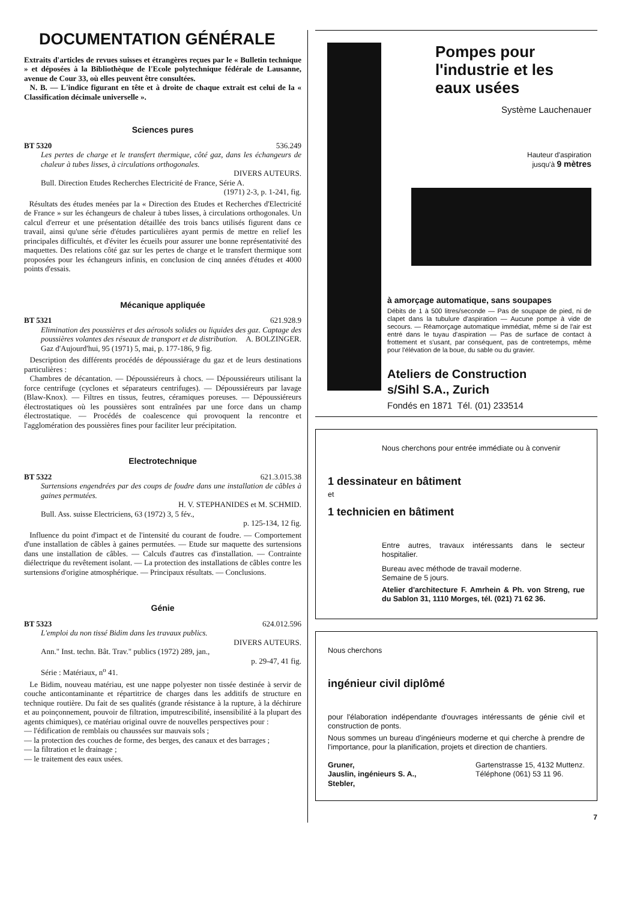DOCUMENTATION GÉNÉRALE
Extraits d'articles de revues suisses et étrangères reçues par le « Bulletin technique » et déposées à la Bibliothèque de l'Ecole polytechnique fédérale de Lausanne, avenue de Cour 33, où elles peuvent être consultées.
N. B. — L'indice figurant en tête et à droite de chaque extrait est celui de la « Classification décimale universelle ».
Sciences pures
BT 5320 536.249
Les pertes de charge et le transfert thermique, côté gaz, dans les échangeurs de chaleur à tubes lisses, à circulations orthogonales.
DIVERS AUTEURS.
Bull. Direction Etudes Recherches Electricité de France, Série A.
(1971) 2-3, p. 1-241, fig.
Résultats des études menées par la « Direction des Etudes et Recherches d'Electricité de France » sur les échangeurs de chaleur à tubes lisses, à circulations orthogonales. Un calcul d'erreur et une présentation détaillée des trois bancs utilisés figurent dans ce travail, ainsi qu'une série d'études particulières ayant permis de mettre en relief les principales difficultés, et d'éviter les écueils pour assurer une bonne représentativité des maquettes. Des relations côté gaz sur les pertes de charge et le transfert thermique sont proposées pour les échangeurs infinis, en conclusion de cinq années d'études et 4000 points d'essais.
Mécanique appliquée
BT 5321 621.928.9
Elimination des poussières et des aérosols solides ou liquides des gaz. Captage des poussières volantes des réseaux de transport et de distribution. A. BOLZINGER.
Gaz d'Aujourd'hui, 95 (1971) 5, mai, p. 177-186, 9 fig.
Description des différents procédés de dépoussiérage du gaz et de leurs destinations particulières :
Chambres de décantation. — Dépoussiéreurs à chocs. — Dépoussiéreurs utilisant la force centrifuge (cyclones et séparateurs centrifuges). — Dépoussiéreurs par lavage (Blaw-Knox). — Filtres en tissus, feutres, céramiques poreuses. — Dépoussiéreurs électrostatiques où les poussières sont entraînées par une force dans un champ électrostatique. — Procédés de coalescence qui provoquent la rencontre et l'agglomération des poussières fines pour faciliter leur précipitation.
Electrotechnique
BT 5322 621.3.015.38
Surtensions engendrées par des coups de foudre dans une installation de câbles à gaines permutées.
H. V. STEPHANIDES et M. SCHMID.
Bull. Ass. suisse Electriciens, 63 (1972) 3, 5 fév.,
p. 125-134, 12 fig.
Influence du point d'impact et de l'intensité du courant de foudre. — Comportement d'une installation de câbles à gaines permutées. — Etude sur maquette des surtensions dans une installation de câbles. — Calculs d'autres cas d'installation. — Contrainte diélectrique du revêtement isolant. — La protection des installations de câbles contre les surtensions d'origine atmosphérique. — Principaux résultats. — Conclusions.
Génie
BT 5323 624.012.596
L'emploi du non tissé Bidim dans les travaux publics.
DIVERS AUTEURS.
Ann." Inst. techn. Bât. Trav." publics (1972) 289, jan.,
p. 29-47, 41 fig.
Série : Matériaux, n<sup>o</sup> 41.
Le Bidim, nouveau matériau, est une nappe polyester non tissée destinée à servir de couche anticontaminante et répartitrice de charges dans les additifs de structure en technique routière. Du fait de ses qualités (grande résistance à la rupture, à la déchirure et au poinçonnement, pouvoir de filtration, imputrescibilité, insensibilité à la plupart des agents chimiques), ce matériau original ouvre de nouvelles perspectives pour :
— l'édification de remblais ou chaussées sur mauvais sols ;
— la protection des couches de forme, des berges, des canaux et des barrages ;
— la filtration et le drainage ;
— le traitement des eaux usées.
Pompes pour l'industrie et les eaux usées
Système Lauchenauer
Hauteur d'aspiration
jusqu'à 9 mètres
à amorçage automatique, sans soupapes
Débits de 1 à 500 litres/seconde — Pas de soupape de pied, ni de clapet dans la tubulure d'aspiration — Aucune pompe à vide de secours. — Réamorçage automatique immédiat, même si de l'air est entré dans le tuyau d'aspiration — Pas de surface de contact à frottement et s'usant, par conséquent, pas de contretemps, même pour l'élévation de la boue, du sable ou du gravier.
Ateliers de Construction
s/Sihl S.A., Zurich
Fondés en 1871 Tél. (01) 233514
Nous cherchons pour entrée immédiate ou à convenir
1 dessinateur en bâtiment
et
1 technicien en bâtiment
Entre autres, travaux intéressants dans le secteur hospitalier.
Bureau avec méthode de travail moderne.
Semaine de 5 jours.
Atelier d'architecture F. Amrhein & Ph. von Streng, rue du Sablon 31, 1110 Morges, tél. (021) 71 62 36.
Nous cherchons
ingénieur civil diplômé
pour l'élaboration indépendante d'ouvrages intéressants de génie civil et construction de ponts.
Nous sommes un bureau d'ingénieurs moderne et qui cherche à prendre de l'importance, pour la planification, projets et direction de chantiers.
Gruner,
Jauslin, ingénieurs S. A.,
Stebler,
Gartenstrasse 15, 4132 Muttenz.
Téléphone (061) 53 11 96.
7